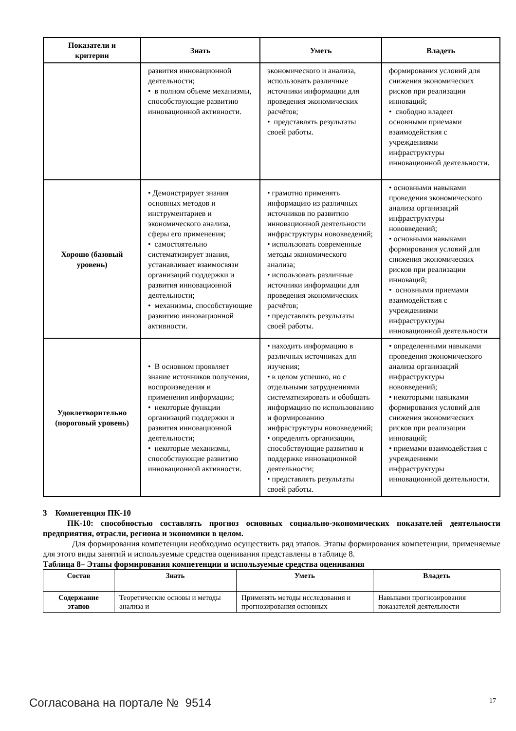| Показатели и критерии | Знать | Уметь | Владеть |
| --- | --- | --- | --- |
| | развития инновационной деятельности; • в полном объеме механизмы, способствующие развитию инновационной активности. | экономического и анализа, использовать различные источники информации для проведения экономических расчётов; • представлять результаты своей работы. | формирования условий для снижения экономических рисков при реализации инноваций; • свободно владеет основными приемами взаимодействия с учреждениями инфраструктуры инновационной деятельности. |
| Хорошо (базовый уровень) | • Демонстрирует знания основных методов и инструментариев и экономического анализа, сферы его применения; • самостоятельно систематизирует знания, устанавливает взаимосвязи организаций поддержки и развития инновационной деятельности; • механизмы, способствующие развитию инновационной активности. | • грамотно применять информацию из различных источников по развитию инновационной деятельности инфраструктуры нововведений; • использовать современные методы экономического анализа; • использовать различные источники информации для проведения экономических расчётов; • представлять результаты своей работы. | • основными навыками проведения экономического анализа организаций инфраструктуры нововведений; • основными навыками формирования условий для снижения экономических рисков при реализации инноваций; • основными приемами взаимодействия с учреждениями инфраструктуры инновационной деятельности |
| Удовлетворительно (пороговый уровень) | • В основном проявляет знание источников получения, воспроизведения и применения информации; • некоторые функции организаций поддержки и развития инновационной деятельности; • некоторые механизмы, способствующие развитию инновационной активности. | • находить информацию в различных источниках для изучения; • в целом успешно, но с отдельными затруднениями систематизировать и обобщать информацию по использованию и формированию инфраструктуры нововведений; • определять организации, способствующие развитию и поддержке инновационной деятельности; • представлять результаты своей работы. | • определенными навыками проведения экономического анализа организаций инфраструктуры нововведений; • некоторыми навыками формирования условий для снижения экономических рисков при реализации инноваций; • приемами взаимодействия с учреждениями инфраструктуры инновационной деятельности. |
3 Компетенция ПК-10
ПК-10: способностью составлять прогноз основных социально-экономических показателей деятельности предприятия, отрасли, региона и экономики в целом.
Для формирования компетенции необходимо осуществить ряд этапов. Этапы формирования компетенции, применяемые для этого виды занятий и используемые средства оценивания представлены в таблице 8.
Таблица 8– Этапы формирования компетенции и используемые средства оценивания
| Состав | Знать | Уметь | Владеть |
| --- | --- | --- | --- |
| Содержание этапов | Теоретические основы и методы анализа и | Применять методы исследования и прогнозирования основных | Навыками прогнозирования показателей деятельности |
Согласована на портале № 9514 17